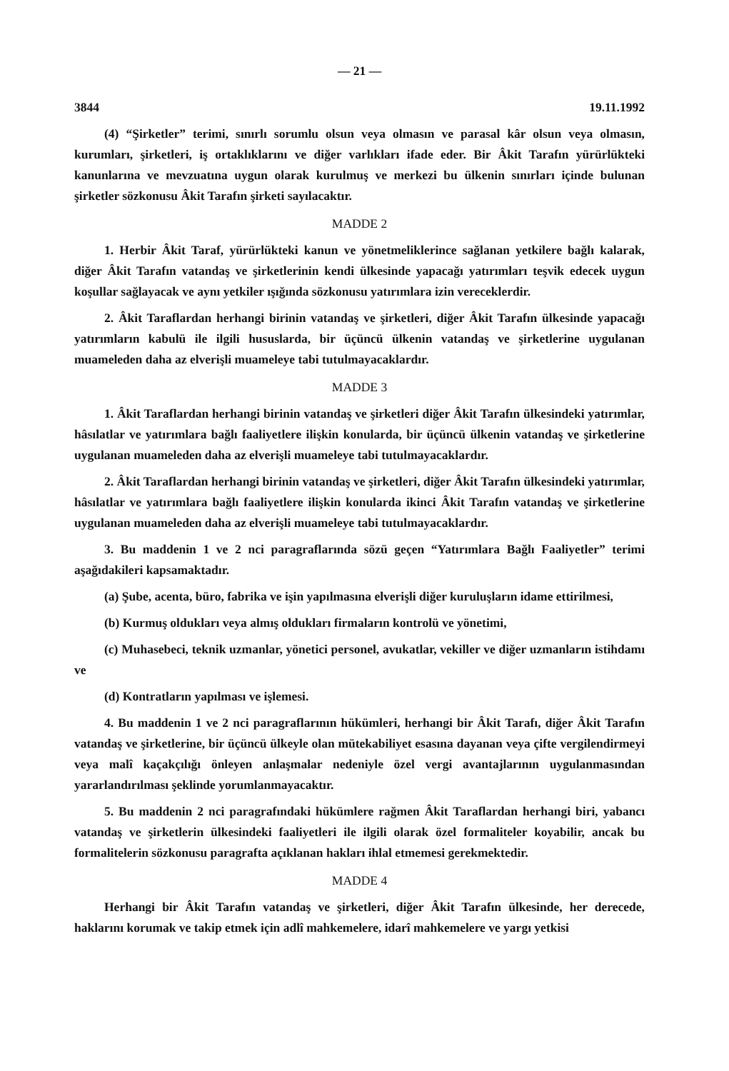— 21 —
3844 19.11.1992
(4) “Şirketler” terimi, sınırlı sorumlu olsun veya olmasın ve parasal kâr olsun veya olmasın, kurumları, şirketleri, iş ortaklıklarını ve diğer varlıkları ifade eder. Bir Âkit Tarafın yürürlükteki kanunlarına ve mevzuatına uygun olarak kurulmuş ve merkezi bu ülkenin sınırları içinde bulunan şirketler sözkonusu Âkit Tarafın şirketi sayılacaktır.
MADDE 2
1. Herbir Âkit Taraf, yürürlükteki kanun ve yönetmeliklerince sağlanan yetkilere bağlı kalarak, diğer Âkit Tarafın vatandaş ve şirketlerinin kendi ülkesinde yapacağı yatırımları teşvik edecek uygun koşullar sağlayacak ve aynı yetkiler ışığında sözkonusu yatırımlara izin vereceklerdir.
2. Âkit Taraflardan herhangi birinin vatandaş ve şirketleri, diğer Âkit Tarafın ülkesinde yapacağı yatırımların kabulü ile ilgili hususlarda, bir üçüncü ülkenin vatandaş ve şirketlerine uygulanan muameleden daha az elverişli muameleye tabi tutulmayacaklardır.
MADDE 3
1. Âkit Taraflardan herhangi birinin vatandaş ve şirketleri diğer Âkit Tarafın ülkesindeki yatırımlar, hâsılatlar ve yatırımlara bağlı faaliyetlere ilişkin konularda, bir üçüncü ülkenin vatandaş ve şirketlerine uygulanan muameleden daha az elverişli muameleye tabi tutulmayacaklardır.
2. Âkit Taraflardan herhangi birinin vatandaş ve şirketleri, diğer Âkit Tarafın ülkesindeki yatırımlar, hâsılatlar ve yatırımlara bağlı faaliyetlere ilişkin konularda ikinci Âkit Tarafın vatandaş ve şirketlerine uygulanan muameleden daha az elverişli muameleye tabi tutulmayacaklardır.
3. Bu maddenin 1 ve 2 nci paragraflarında sözü geçen “Yatırımlara Bağlı Faaliyetler” terimi aşağıdakileri kapsamaktadır.
(a) Şube, acenta, büro, fabrika ve işin yapılmasına elverişli diğer kuruluşların idame ettirilmesi,
(b) Kurmuş oldukları veya almış oldukları firmaların kontrolü ve yönetimi,
(c) Muhasebeci, teknik uzmanlar, yönetici personel, avukatlar, vekiller ve diğer uzmanların istihdamı ve
(d) Kontratların yapılması ve işlemesi.
4. Bu maddenin 1 ve 2 nci paragraflarının hükümleri, herhangi bir Âkit Tarafı, diğer Âkit Tarafın vatandaş ve şirketlerine, bir üçüncü ülkeyle olan mütekabiliyet esasına dayanan veya çifte vergilendirmeyi veya malî kaçakçılığı önleyen anlaşmalar nedeniyle özel vergi avantajlarının uygulanmasından yararlandırılması şeklinde yorumlanmayacaktır.
5. Bu maddenin 2 nci paragrafındaki hükümlere rağmen Âkit Taraflardan herhangi biri, yabancı vatandaş ve şirketlerin ülkesindeki faaliyetleri ile ilgili olarak özel formaliteler koyabilir, ancak bu formalitelerin sözkonusu paragrafta açıklanan hakları ihlal etmemesi gerekmektedir.
MADDE 4
Herhangi bir Âkit Tarafın vatandaş ve şirketleri, diğer Âkit Tarafın ülkesinde, her derecede, haklarını korumak ve takip etmek için adlî mahkemelere, idarî mahkemelere ve yargı yetkisi